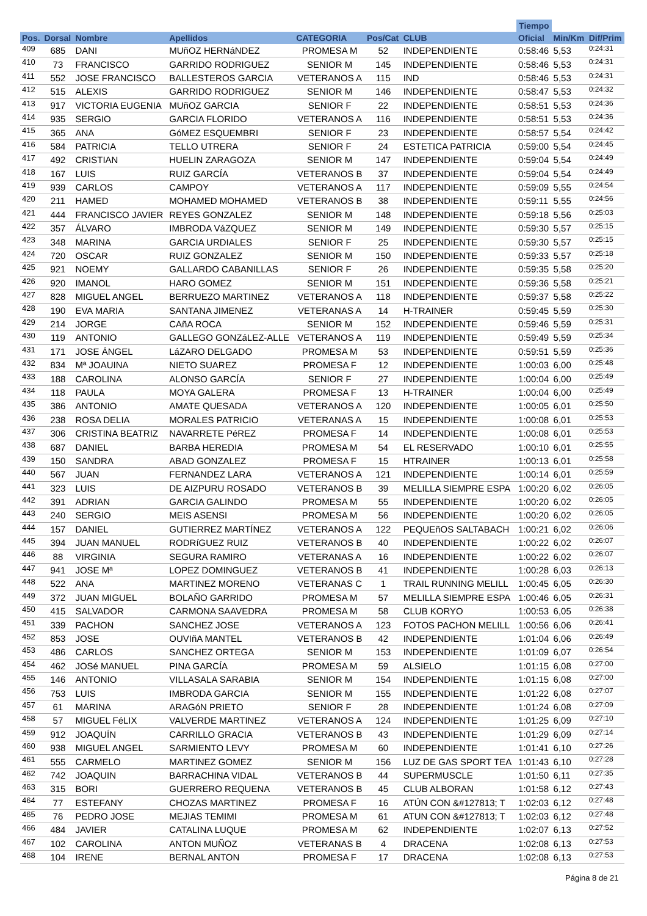| | | | | | | | Tiempo | | |
| --- | --- | --- | --- | --- | --- | --- | --- | --- | --- |
| Pos. | Dorsal | Nombre | Apellidos | CATEGORIA | Pos/Cat | CLUB | Oficial | Min/Km | Dif/Prim |
| 409 | 685 | DANI | MUñOZ HERNáNDEZ | PROMESA M | 52 | INDEPENDIENTE | 0:58:46 | 5,53 | 0:24:31 |
| 410 | 73 | FRANCISCO | GARRIDO RODRIGUEZ | SENIOR M | 145 | INDEPENDIENTE | 0:58:46 | 5,53 | 0:24:31 |
| 411 | 552 | JOSE FRANCISCO | BALLESTEROS GARCIA | VETERANOS A | 115 | IND | 0:58:46 | 5,53 | 0:24:31 |
| 412 | 515 | ALEXIS | GARRIDO RODRIGUEZ | SENIOR M | 146 | INDEPENDIENTE | 0:58:47 | 5,53 | 0:24:32 |
| 413 | 917 | VICTORIA EUGENIA | MUñOZ GARCIA | SENIOR F | 22 | INDEPENDIENTE | 0:58:51 | 5,53 | 0:24:36 |
| 414 | 935 | SERGIO | GARCIA FLORIDO | VETERANOS A | 116 | INDEPENDIENTE | 0:58:51 | 5,53 | 0:24:36 |
| 415 | 365 | ANA | GóMEZ ESQUEMBRI | SENIOR F | 23 | INDEPENDIENTE | 0:58:57 | 5,54 | 0:24:42 |
| 416 | 584 | PATRICIA | TELLO UTRERA | SENIOR F | 24 | ESTETICA PATRICIA | 0:59:00 | 5,54 | 0:24:45 |
| 417 | 492 | CRISTIAN | HUELIN ZARAGOZA | SENIOR M | 147 | INDEPENDIENTE | 0:59:04 | 5,54 | 0:24:49 |
| 418 | 167 | LUIS | RUIZ GARCÍA | VETERANOS B | 37 | INDEPENDIENTE | 0:59:04 | 5,54 | 0:24:49 |
| 419 | 939 | CARLOS | CAMPOY | VETERANOS A | 117 | INDEPENDIENTE | 0:59:09 | 5,55 | 0:24:54 |
| 420 | 211 | HAMED | MOHAMED MOHAMED | VETERANOS B | 38 | INDEPENDIENTE | 0:59:11 | 5,55 | 0:24:56 |
| 421 | 444 | FRANCISCO JAVIER | REYES GONZALEZ | SENIOR M | 148 | INDEPENDIENTE | 0:59:18 | 5,56 | 0:25:03 |
| 422 | 357 | ÁLVARO | IMBRODA VáZQUEZ | SENIOR M | 149 | INDEPENDIENTE | 0:59:30 | 5,57 | 0:25:15 |
| 423 | 348 | MARINA | GARCIA URDIALES | SENIOR F | 25 | INDEPENDIENTE | 0:59:30 | 5,57 | 0:25:15 |
| 424 | 720 | OSCAR | RUIZ GONZALEZ | SENIOR M | 150 | INDEPENDIENTE | 0:59:33 | 5,57 | 0:25:18 |
| 425 | 921 | NOEMY | GALLARDO CABANILLAS | SENIOR F | 26 | INDEPENDIENTE | 0:59:35 | 5,58 | 0:25:20 |
| 426 | 920 | IMANOL | HARO GOMEZ | SENIOR M | 151 | INDEPENDIENTE | 0:59:36 | 5,58 | 0:25:21 |
| 427 | 828 | MIGUEL ANGEL | BERRUEZO MARTINEZ | VETERANOS A | 118 | INDEPENDIENTE | 0:59:37 | 5,58 | 0:25:22 |
| 428 | 190 | EVA MARIA | SANTANA JIMENEZ | VETERANAS A | 14 | H-TRAINER | 0:59:45 | 5,59 | 0:25:30 |
| 429 | 214 | JORGE | CAñA ROCA | SENIOR M | 152 | INDEPENDIENTE | 0:59:46 | 5,59 | 0:25:31 |
| 430 | 119 | ANTONIO | GALLEGO GONZáLEZ-ALLE | VETERANOS A | 119 | INDEPENDIENTE | 0:59:49 | 5,59 | 0:25:34 |
| 431 | 171 | JOSE ÁNGEL | LáZARO DELGADO | PROMESA M | 53 | INDEPENDIENTE | 0:59:51 | 5,59 | 0:25:36 |
| 432 | 834 | Mª JOAUINA | NIETO SUAREZ | PROMESA F | 12 | INDEPENDIENTE | 1:00:03 | 6,00 | 0:25:48 |
| 433 | 188 | CAROLINA | ALONSO GARCÍA | SENIOR F | 27 | INDEPENDIENTE | 1:00:04 | 6,00 | 0:25:49 |
| 434 | 118 | PAULA | MOYA GALERA | PROMESA F | 13 | H-TRAINER | 1:00:04 | 6,00 | 0:25:49 |
| 435 | 386 | ANTONIO | AMATE QUESADA | VETERANOS A | 120 | INDEPENDIENTE | 1:00:05 | 6,01 | 0:25:50 |
| 436 | 238 | ROSA DELIA | MORALES PATRICIO | VETERANAS A | 15 | INDEPENDIENTE | 1:00:08 | 6,01 | 0:25:53 |
| 437 | 306 | CRISTINA BEATRIZ | NAVARRETE PéREZ | PROMESA F | 14 | INDEPENDIENTE | 1:00:08 | 6,01 | 0:25:53 |
| 438 | 687 | DANIEL | BARBA HEREDIA | PROMESA M | 54 | EL RESERVADO | 1:00:10 | 6,01 | 0:25:55 |
| 439 | 150 | SANDRA | ABAD GONZALEZ | PROMESA F | 15 | HTRAINER | 1:00:13 | 6,01 | 0:25:58 |
| 440 | 567 | JUAN | FERNANDEZ LARA | VETERANOS A | 121 | INDEPENDIENTE | 1:00:14 | 6,01 | 0:25:59 |
| 441 | 323 | LUIS | DE AIZPURU ROSADO | VETERANOS B | 39 | MELILLA SIEMPRE ESPA | 1:00:20 | 6,02 | 0:26:05 |
| 442 | 391 | ADRIAN | GARCIA GALINDO | PROMESA M | 55 | INDEPENDIENTE | 1:00:20 | 6,02 | 0:26:05 |
| 443 | 240 | SERGIO | MEIS ASENSI | PROMESA M | 56 | INDEPENDIENTE | 1:00:20 | 6,02 | 0:26:05 |
| 444 | 157 | DANIEL | GUTIERREZ MARTÍNEZ | VETERANOS A | 122 | PEQUEñOS SALTABACH | 1:00:21 | 6,02 | 0:26:06 |
| 445 | 394 | JUAN MANUEL | RODRíGUEZ RUIZ | VETERANOS B | 40 | INDEPENDIENTE | 1:00:22 | 6,02 | 0:26:07 |
| 446 | 88 | VIRGINIA | SEGURA RAMIRO | VETERANAS A | 16 | INDEPENDIENTE | 1:00:22 | 6,02 | 0:26:07 |
| 447 | 941 | JOSE Mª | LOPEZ DOMINGUEZ | VETERANOS B | 41 | INDEPENDIENTE | 1:00:28 | 6,03 | 0:26:13 |
| 448 | 522 | ANA | MARTINEZ MORENO | VETERANAS C | 1 | TRAIL RUNNING MELILL | 1:00:45 | 6,05 | 0:26:30 |
| 449 | 372 | JUAN MIGUEL | BOLAÑO GARRIDO | PROMESA M | 57 | MELILLA SIEMPRE ESPA | 1:00:46 | 6,05 | 0:26:31 |
| 450 | 415 | SALVADOR | CARMONA SAAVEDRA | PROMESA M | 58 | CLUB KORYO | 1:00:53 | 6,05 | 0:26:38 |
| 451 | 339 | PACHON | SANCHEZ JOSE | VETERANOS A | 123 | FOTOS PACHON MELILL | 1:00:56 | 6,06 | 0:26:41 |
| 452 | 853 | JOSE | OUVIñA MANTEL | VETERANOS B | 42 | INDEPENDIENTE | 1:01:04 | 6,06 | 0:26:49 |
| 453 | 486 | CARLOS | SANCHEZ ORTEGA | SENIOR M | 153 | INDEPENDIENTE | 1:01:09 | 6,07 | 0:26:54 |
| 454 | 462 | JOSé MANUEL | PINA GARCÍA | PROMESA M | 59 | ALSIELO | 1:01:15 | 6,08 | 0:27:00 |
| 455 | 146 | ANTONIO | VILLASALA SARABIA | SENIOR M | 154 | INDEPENDIENTE | 1:01:15 | 6,08 | 0:27:00 |
| 456 | 753 | LUIS | IMBRODA GARCIA | SENIOR M | 155 | INDEPENDIENTE | 1:01:22 | 6,08 | 0:27:07 |
| 457 | 61 | MARINA | ARAGóN PRIETO | SENIOR F | 28 | INDEPENDIENTE | 1:01:24 | 6,08 | 0:27:09 |
| 458 | 57 | MIGUEL FéLIX | VALVERDE MARTINEZ | VETERANOS A | 124 | INDEPENDIENTE | 1:01:25 | 6,09 | 0:27:10 |
| 459 | 912 | JOAQUÍN | CARRILLO GRACIA | VETERANOS B | 43 | INDEPENDIENTE | 1:01:29 | 6,09 | 0:27:14 |
| 460 | 938 | MIGUEL ANGEL | SARMIENTO LEVY | PROMESA M | 60 | INDEPENDIENTE | 1:01:41 | 6,10 | 0:27:26 |
| 461 | 555 | CARMELO | MARTINEZ GOMEZ | SENIOR M | 156 | LUZ DE GAS SPORT TEA | 1:01:43 | 6,10 | 0:27:28 |
| 462 | 742 | JOAQUIN | BARRACHINA VIDAL | VETERANOS B | 44 | SUPERMUSCLE | 1:01:50 | 6,11 | 0:27:35 |
| 463 | 315 | BORI | GUERRERO REQUENA | VETERANOS B | 45 | CLUB ALBORAN | 1:01:58 | 6,12 | 0:27:43 |
| 464 | 77 | ESTEFANY | CHOZAS MARTINEZ | PROMESA F | 16 | ATÚN CON &#127813; T | 1:02:03 | 6,12 | 0:27:48 |
| 465 | 76 | PEDRO JOSE | MEJIAS TEMIMI | PROMESA M | 61 | ATUN CON &#127813; T | 1:02:03 | 6,12 | 0:27:48 |
| 466 | 484 | JAVIER | CATALINA LUQUE | PROMESA M | 62 | INDEPENDIENTE | 1:02:07 | 6,13 | 0:27:52 |
| 467 | 102 | CAROLINA | ANTON MUÑOZ | VETERANAS B | 4 | DRACENA | 1:02:08 | 6,13 | 0:27:53 |
| 468 | 104 | IRENE | BERNAL ANTON | PROMESA F | 17 | DRACENA | 1:02:08 | 6,13 | 0:27:53 |
Página 8 de 21